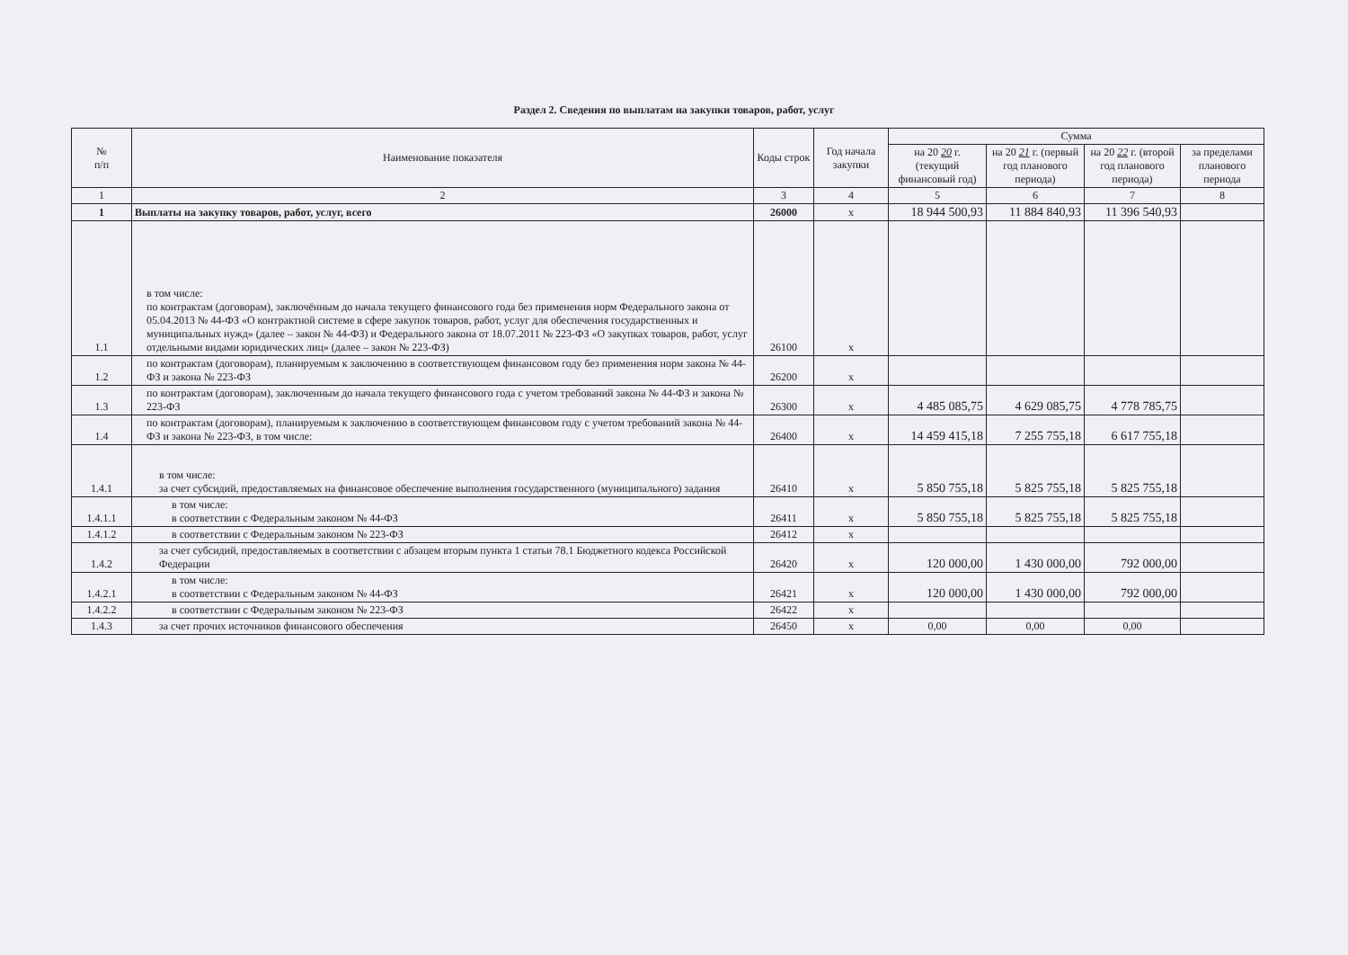Раздел 2. Сведения по выплатам на закупки товаров, работ, услуг
| № п/п | Наименование показателя | Коды строк | Год начала закупки | Сумма | | | |
| --- | --- | --- | --- | --- | --- | --- | --- |
| | | | | на 20 20 г. (текущий финансовый год) | на 20 21 г. (первый год планового периода) | на 20 22 г. (второй год планового периода) | за пределами планового периода |
| 1 | 2 | 3 | 4 | 5 | 6 | 7 | 8 |
| 1 | Выплаты на закупку товаров, работ, услуг, всего | 26000 | х | 18 944 500,93 | 11 884 840,93 | 11 396 540,93 | |
| 1.1 | в том числе: по контрактам (договорам), заключённым до начала текущего финансового года без применения норм Федерального закона от 05.04.2013 № 44-ФЗ «О контрактной системе в сфере закупок товаров, работ, услуг для обеспечения государственных и муниципальных нужд» (далее – закон № 44-ФЗ) и Федерального закона от 18.07.2011 № 223-ФЗ «О закупках товаров, работ, услуг отдельными видами юридических лиц» (далее – закон № 223-ФЗ) | 26100 | х | | | | |
| 1.2 | по контрактам (договорам), планируемым к заключению в соответствующем финансовом году без применения норм закона № 44-ФЗ и закона № 223-ФЗ | 26200 | х | | | | |
| 1.3 | по контрактам (договорам), заключенным до начала текущего финансового года с учетом требований закона № 44-ФЗ и закона № 223-ФЗ | 26300 | х | 4 485 085,75 | 4 629 085,75 | 4 778 785,75 | |
| 1.4 | по контрактам (договорам), планируемым к заключению в соответствующем финансовом году с учетом требований закона № 44-ФЗ и закона № 223-ФЗ, в том числе: | 26400 | х | 14 459 415,18 | 7 255 755,18 | 6 617 755,18 | |
| 1.4.1 | в том числе: за счет субсидий, предоставляемых на финансовое обеспечение выполнения государственного (муниципального) задания | 26410 | х | 5 850 755,18 | 5 825 755,18 | 5 825 755,18 | |
| 1.4.1.1 | в том числе: в соответствии с Федеральным законом № 44-ФЗ | 26411 | х | 5 850 755,18 | 5 825 755,18 | 5 825 755,18 | |
| 1.4.1.2 | в соответствии с Федеральным законом № 223-ФЗ | 26412 | х | | | | |
| 1.4.2 | за счет субсидий, предоставляемых в соответствии с абзацем вторым пункта 1 статьи 78.1 Бюджетного кодекса Российской Федерации | 26420 | х | 120 000,00 | 1 430 000,00 | 792 000,00 | |
| 1.4.2.1 | в том числе: в соответствии с Федеральным законом № 44-ФЗ | 26421 | х | 120 000,00 | 1 430 000,00 | 792 000,00 | |
| 1.4.2.2 | в соответствии с Федеральным законом № 223-ФЗ | 26422 | х | | | | |
| 1.4.3 | за счет прочих источников финансового обеспечения | 26450 | х | 0,00 | 0,00 | 0,00 | |